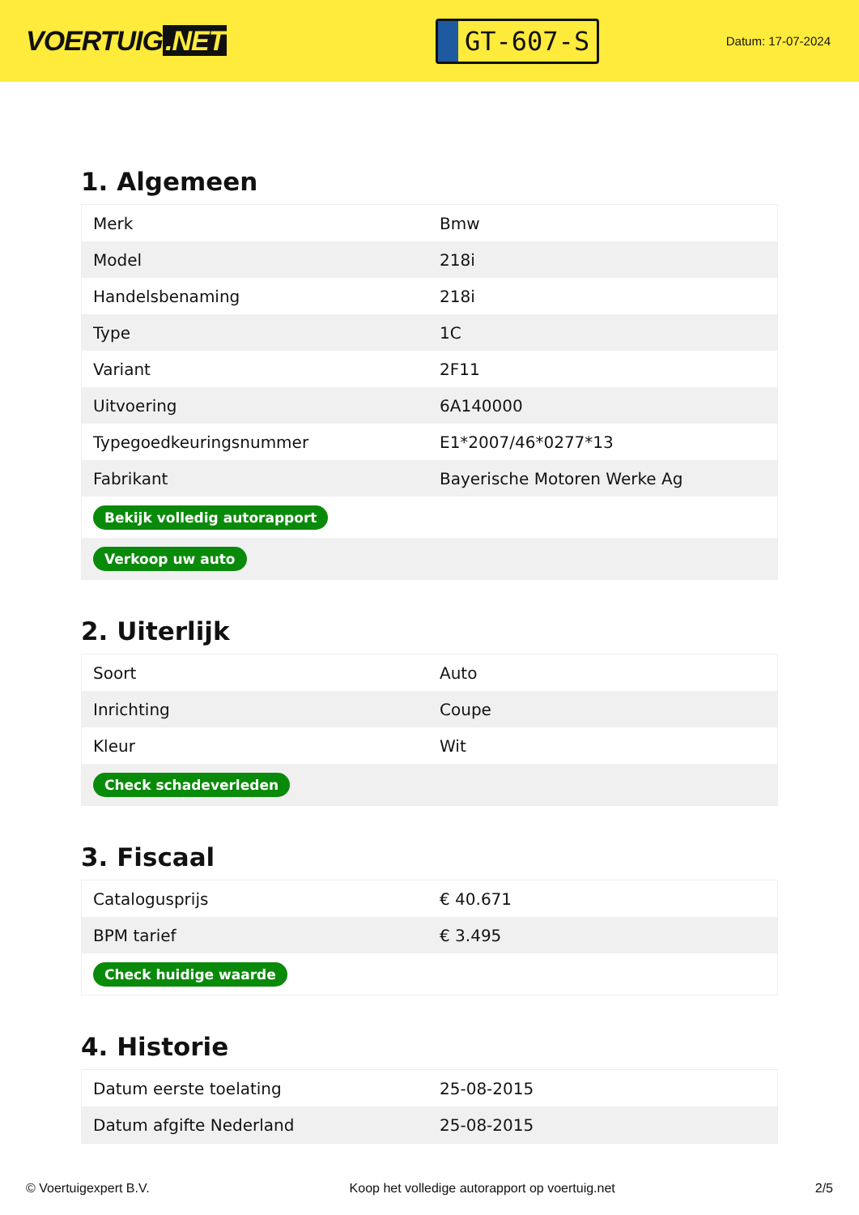VOERTUIG.NET
GT-607-S
Datum: 17-07-2024
1. Algemeen
| Merk | Bmw |
| Model | 218i |
| Handelsbenaming | 218i |
| Type | 1C |
| Variant | 2F11 |
| Uitvoering | 6A140000 |
| Typegoedkeuringsnummer | E1*2007/46*0277*13 |
| Fabrikant | Bayerische Motoren Werke Ag |
| Bekijk volledig autorapport | |
| Verkoop uw auto | |
2. Uiterlijk
| Soort | Auto |
| Inrichting | Coupe |
| Kleur | Wit |
| Check schadeverleden | |
3. Fiscaal
| Catalogusprijs | € 40.671 |
| BPM tarief | € 3.495 |
| Check huidige waarde | |
4. Historie
| Datum eerste toelating | 25-08-2015 |
| Datum afgifte Nederland | 25-08-2015 |
© Voertuigexpert B.V. Koop het volledige autorapport op voertuig.net 2/5